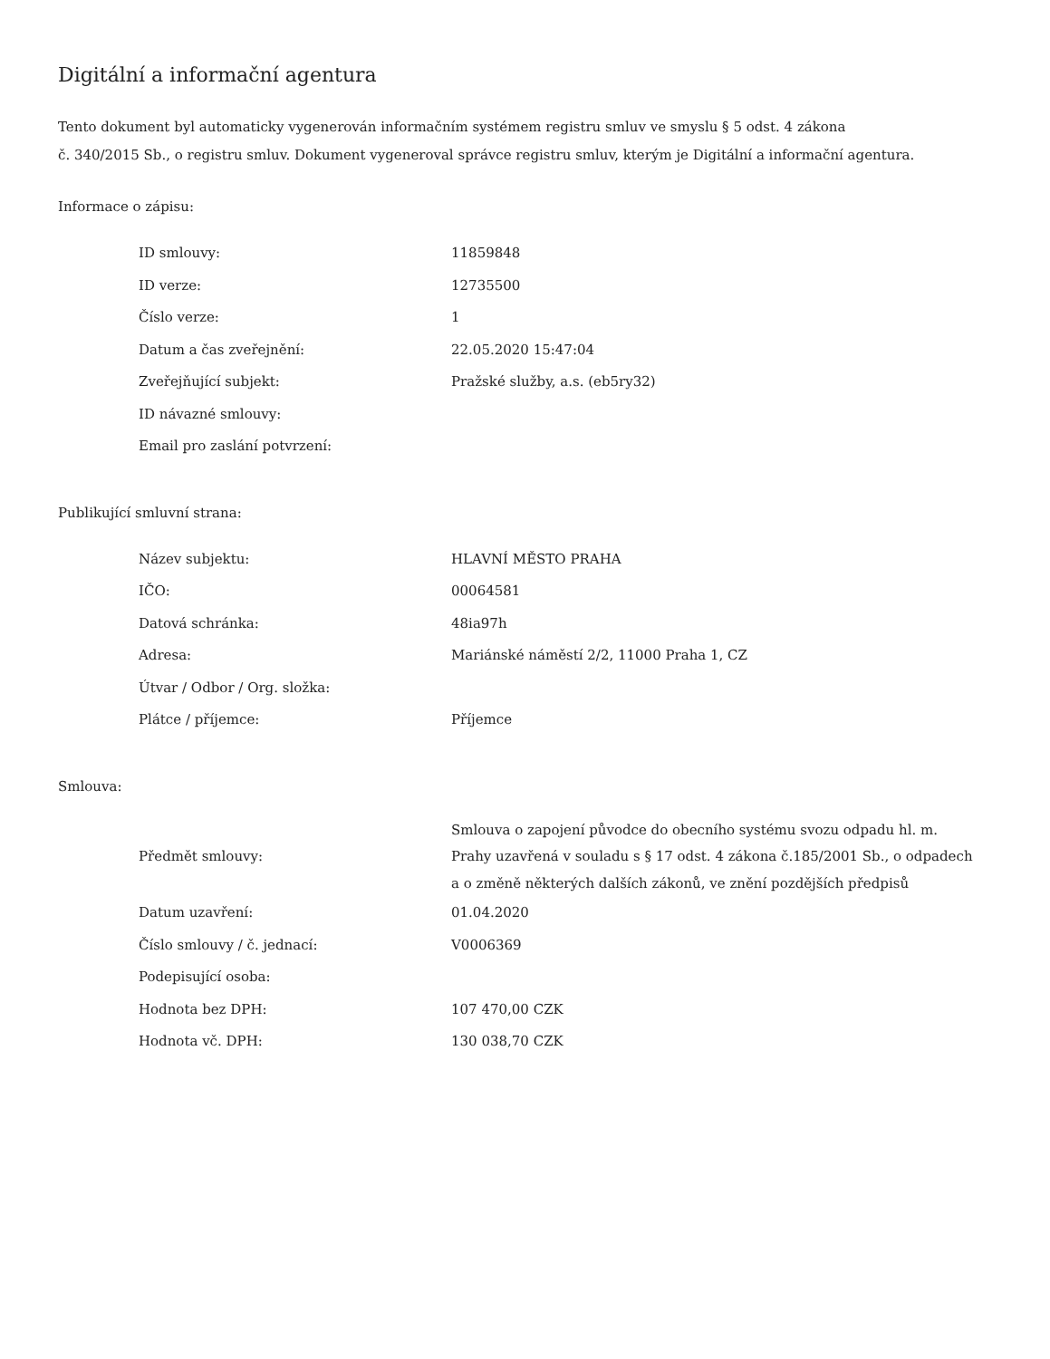Digitální a informační agentura
Tento dokument byl automaticky vygenerován informačním systémem registru smluv ve smyslu § 5 odst. 4 zákona
č. 340/2015 Sb., o registru smluv. Dokument vygeneroval správce registru smluv, kterým je Digitální a informační agentura.
Informace o zápisu:
| ID smlouvy: | 11859848 |
| ID verze: | 12735500 |
| Číslo verze: | 1 |
| Datum a čas zveřejnění: | 22.05.2020 15:47:04 |
| Zveřejňující subjekt: | Pražské služby, a.s. (eb5ry32) |
| ID návazné smlouvy: | |
| Email pro zaslání potvrzení: | |
Publikující smluvní strana:
| Název subjektu: | HLAVNÍ MĚSTO PRAHA |
| IČO: | 00064581 |
| Datová schránka: | 48ia97h |
| Adresa: | Mariánské náměstí 2/2, 11000 Praha 1, CZ |
| Útvar / Odbor / Org. složka: | |
| Plátce / příjemce: | Příjemce |
Smlouva:
| Předmět smlouvy: | Smlouva o zapojení původce do obecního systému svozu odpadu hl. m. Prahy uzavřená v souladu s § 17 odst. 4 zákona č.185/2001 Sb., o odpadech a o změně některých dalších zákonů, ve znění pozdějších předpisů |
| Datum uzavření: | 01.04.2020 |
| Číslo smlouvy / č. jednací: | V0006369 |
| Podepisující osoba: | |
| Hodnota bez DPH: | 107 470,00 CZK |
| Hodnota vč. DPH: | 130 038,70 CZK |